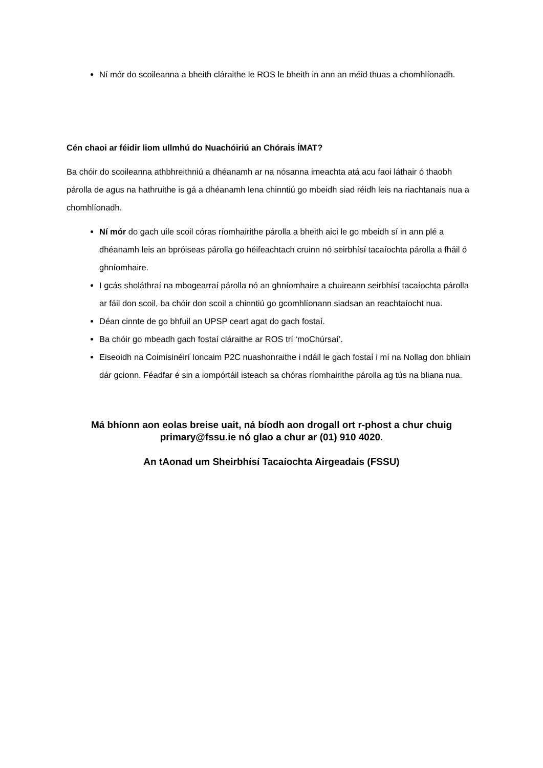Ní mór do scoileanna a bheith cláraithe le ROS le bheith in ann an méid thuas a chomhlíonadh.
Cén chaoi ar féidir liom ullmhú do Nuachóiriú an Chórais ÍMAT?
Ba chóir do scoileanna athbhreithniú a dhéanamh ar na nósanna imeachta atá acu faoi láthair ó thaobh párolla de agus na hathruithe is gá a dhéanamh lena chinntiú go mbeidh siad réidh leis na riachtanais nua a chomhlíonadh.
Ní mór do gach uile scoil córas ríomhairithe párolla a bheith aici le go mbeidh sí in ann plé a dhéanamh leis an bpróiseas párolla go héifeachtach cruinn nó seirbhísí tacaíochta párolla a fháil ó ghníomhaire.
I gcás sholáthraí na mbogearraí párolla nó an ghníomhaire a chuireann seirbhísí tacaíochta párolla ar fáil don scoil, ba chóir don scoil a chinntiú go gcomhlíonann siadsan an reachtaíocht nua.
Déan cinnte de go bhfuil an UPSP ceart agat do gach fostaí.
Ba chóir go mbeadh gach fostaí cláraithe ar ROS trí ‘moChúrsaí’.
Eiseoidh na Coimisinéirí Ioncaim P2C nuashonraithe i ndáil le gach fostaí i mí na Nollag don bhliain dár gcionn. Féadfar é sin a iompórtáil isteach sa chóras ríomhairithe párolla ag tús na bliana nua.
Má bhíonn aon eolas breise uait, ná bíodh aon drogall ort r-phost a chur chuig primary@fssu.ie nó glao a chur ar (01) 910 4020.
An tAonad um Sheirbhísí Tacaíochta Airgeadais (FSSU)